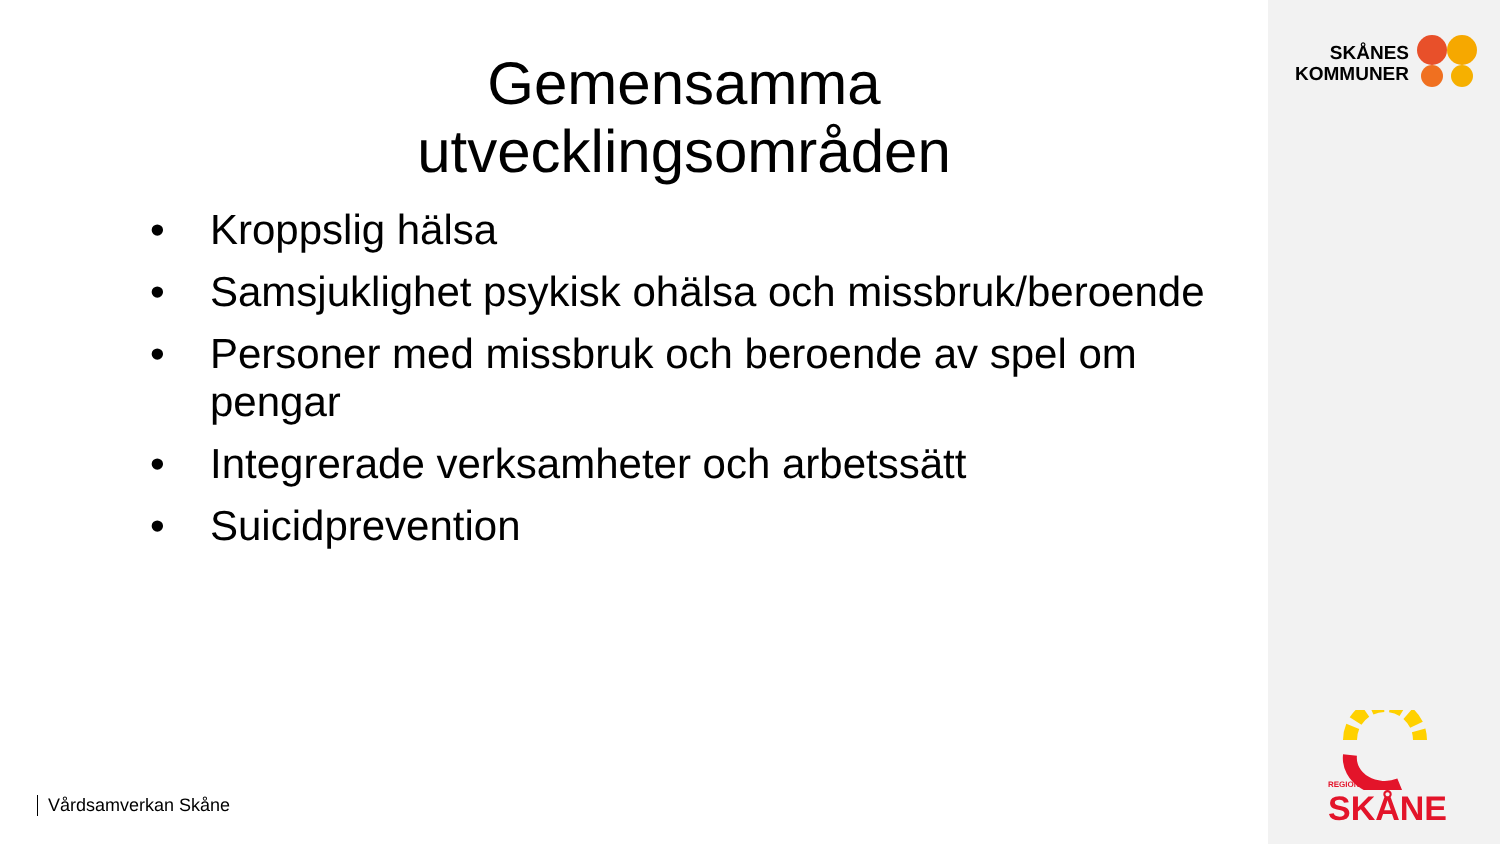Gemensamma
utvecklingsområden
• Kroppslig hälsa
• Samsjuklighet psykisk ohälsa och missbruk/beroende
• Personer med missbruk och beroende av spel om pengar
• Integrerade verksamheter och arbetssätt
• Suicidprevention
Vårdsamverkan Skåne
SKÅNES
KOMMUNER
REGION
SKÅNE